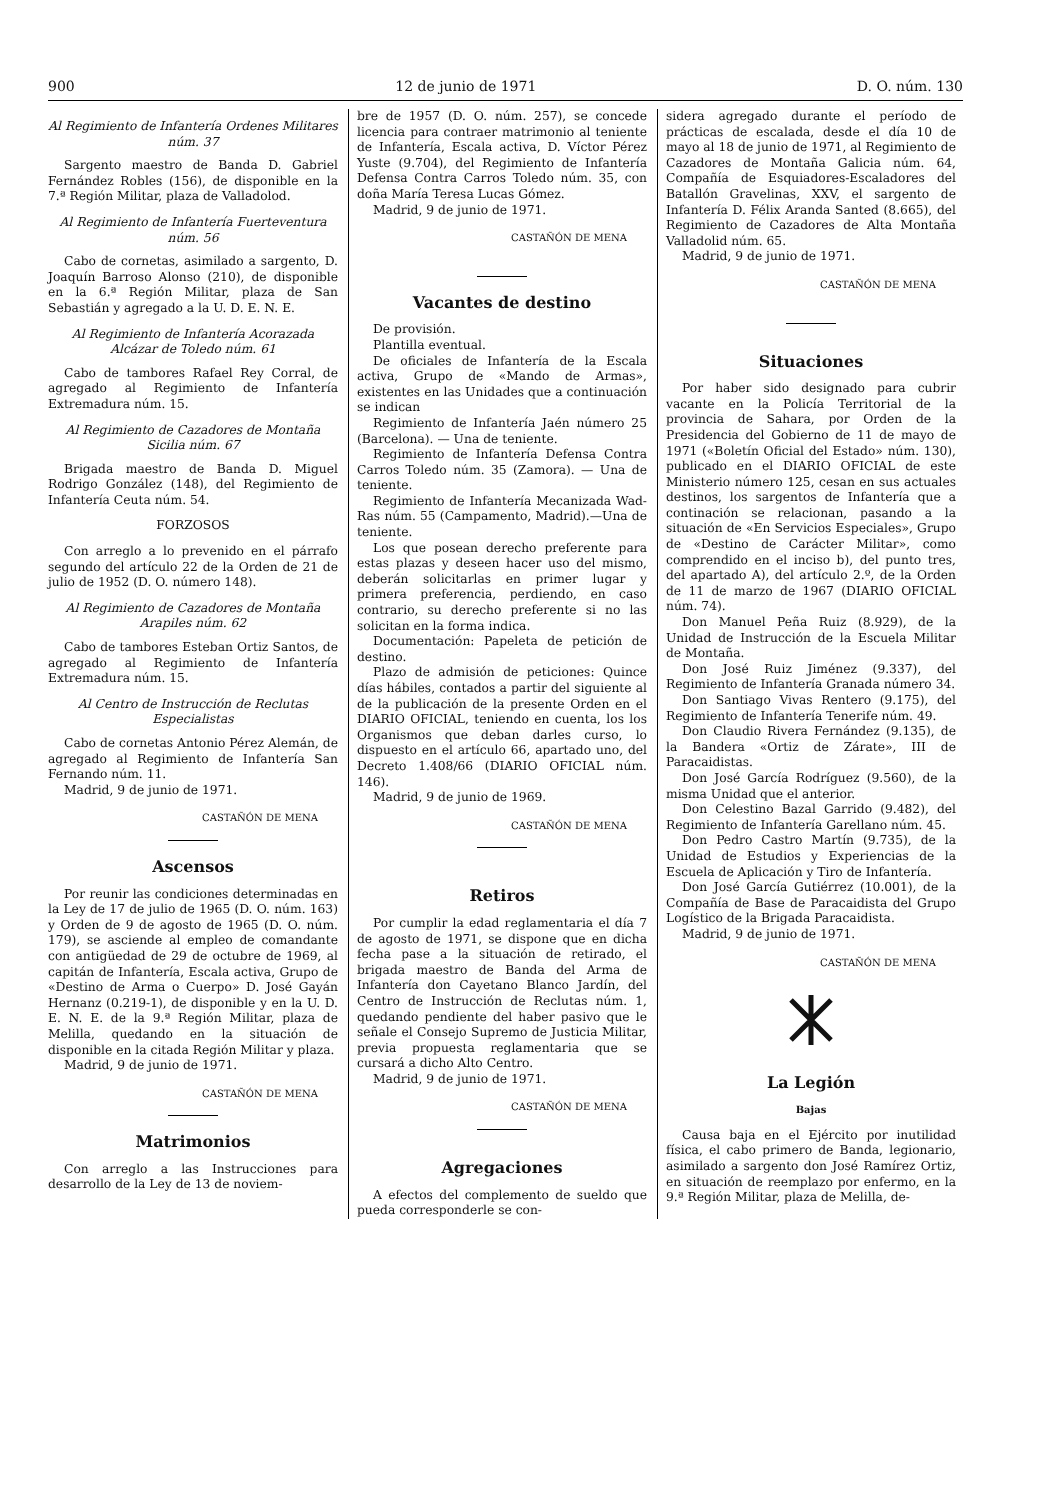900 12 de junio de 1971 D. O. núm. 130
Al Regimiento de Infantería Ordenes Militares núm. 37
Sargento maestro de Banda D. Gabriel Fernández Robles (156), de disponible en la 7.ª Región Militar, plaza de Valladolod.
Al Regimiento de Infantería Fuerteventura núm. 56
Cabo de cornetas, asimilado a sargento, D. Joaquín Barroso Alonso (210), de disponible en la 6.ª Región Militar, plaza de San Sebastián y agregado a la U. D. E. N. E.
Al Regimiento de Infantería Acorazada Alcázar de Toledo núm. 61
Cabo de tambores Rafael Rey Corral, de agregado al Regimiento de Infantería Extremadura núm. 15.
Al Regimiento de Cazadores de Montaña Sicilia núm. 67
Brigada maestro de Banda D. Miguel Rodrigo González (148), del Regimiento de Infantería Ceuta núm. 54.
FORZOSOS
Con arreglo a lo prevenido en el párrafo segundo del artículo 22 de la Orden de 21 de julio de 1952 (D. O. número 148).
Al Regimiento de Cazadores de Montaña Arapiles núm. 62
Cabo de tambores Esteban Ortiz Santos, de agregado al Regimiento de Infantería Extremadura núm. 15.
Al Centro de Instrucción de Reclutas Especialistas
Cabo de cornetas Antonio Pérez Alemán, de agregado al Regimiento de Infantería San Fernando núm. 11.
Madrid, 9 de junio de 1971.
CASTAÑÓN DE MENA
Ascensos
Por reunir las condiciones determinadas en la Ley de 17 de julio de 1965 (D. O. núm. 163) y Orden de 9 de agosto de 1965 (D. O. núm. 179), se asciende al empleo de comandante con antigüedad de 29 de octubre de 1969, al capitán de Infantería, Escala activa, Grupo de «Destino de Arma o Cuerpo» D. José Gayán Hernanz (0.219-1), de disponible y en la U. D. E. N. E. de la 9.ª Región Militar, plaza de Melilla, quedando en la situación de disponible en la citada Región Militar y plaza.
Madrid, 9 de junio de 1971.
CASTAÑÓN DE MENA
Matrimonios
Con arreglo a las Instrucciones para desarrollo de la Ley de 13 de noviem-
bre de 1957 (D. O. núm. 257), se concede licencia para contraer matrimonio al teniente de Infantería, Escala activa, D. Víctor Pérez Yuste (9.704), del Regimiento de Infantería Defensa Contra Carros Toledo núm. 35, con doña María Teresa Lucas Gómez.
Madrid, 9 de junio de 1971.
CASTAÑÓN DE MENA
Vacantes de destino
De provisión.
Plantilla eventual.
De oficiales de Infantería de la Escala activa, Grupo de «Mando de Armas», existentes en las Unidades que a continuación se indican
Regimiento de Infantería Jaén número 25 (Barcelona). — Una de teniente.
Regimiento de Infantería Defensa Contra Carros Toledo núm. 35 (Zamora). — Una de teniente.
Regimiento de Infantería Mecanizada Wad-Ras núm. 55 (Campamento, Madrid).—Una de teniente.
Los que posean derecho preferente para estas plazas y deseen hacer uso del mismo, deberán solicitarlas en primer lugar y primera preferencia, perdiendo, en caso contrario, su derecho preferente si no las solicitan en la forma indica.
Documentación: Papeleta de petición de destino.
Plazo de admisión de peticiones: Quince días hábiles, contados a partir del siguiente al de la publicación de la presente Orden en el DIARIO OFICIAL, teniendo en cuenta, los los Organismos que deban darles curso, lo dispuesto en el artículo 66, apartado uno, del Decreto 1.408/66 (DIARIO OFICIAL núm. 146).
Madrid, 9 de junio de 1969.
CASTAÑÓN DE MENA
Retiros
Por cumplir la edad reglamentaria el día 7 de agosto de 1971, se dispone que en dicha fecha pase a la situación de retirado, el brigada maestro de Banda del Arma de Infantería don Cayetano Blanco Jardín, del Centro de Instrucción de Reclutas núm. 1, quedando pendiente del haber pasivo que le señale el Consejo Supremo de Justicia Militar, previa propuesta reglamentaria que se cursará a dicho Alto Centro.
Madrid, 9 de junio de 1971.
CASTAÑÓN DE MENA
Agregaciones
A efectos del complemento de sueldo que pueda corresponderle se con-
sidera agregado durante el período de prácticas de escalada, desde el día 10 de mayo al 18 de junio de 1971, al Regimiento de Cazadores de Montaña Galicia núm. 64, Compañía de Esquiadores-Escaladores del Batallón Gravelinas, XXV, el sargento de Infantería D. Félix Aranda Santed (8.665), del Regimiento de Cazadores de Alta Montaña Valladolid núm. 65.
Madrid, 9 de junio de 1971.
CASTAÑÓN DE MENA
Situaciones
Por haber sido designado para cubrir vacante en la Policía Territorial de la provincia de Sahara, por Orden de la Presidencia del Gobierno de 11 de mayo de 1971 («Boletín Oficial del Estado» núm. 130), publicado en el DIARIO OFICIAL de este Ministerio número 125, cesan en sus actuales destinos, los sargentos de Infantería que a continación se relacionan, pasando a la situación de «En Servicios Especiales», Grupo de «Destino de Carácter Militar», como comprendido en el inciso b), del punto tres, del apartado A), del artículo 2.º, de la Orden de 11 de marzo de 1967 (DIARIO OFICIAL núm. 74).
Don Manuel Peña Ruiz (8.929), de la Unidad de Instrucción de la Escuela Militar de Montaña.
Don José Ruiz Jiménez (9.337), del Regimiento de Infantería Granada número 34.
Don Santiago Vivas Rentero (9.175), del Regimiento de Infantería Tenerife núm. 49.
Don Claudio Rivera Fernández (9.135), de la Bandera «Ortiz de Zárate», III de Paracaidistas.
Don José García Rodríguez (9.560), de la misma Unidad que el anterior.
Don Celestino Bazal Garrido (9.482), del Regimiento de Infantería Garellano núm. 45.
Don Pedro Castro Martín (9.735), de la Unidad de Estudios y Experiencias de la Escuela de Aplicación y Tiro de Infantería.
Don José García Gutiérrez (10.001), de la Compañía de Base de Paracaidista del Grupo Logístico de la Brigada Paracaidista.
Madrid, 9 de junio de 1971.
CASTAÑÓN DE MENA
La Legión
Bajas
Causa baja en el Ejército por inutilidad física, el cabo primero de Banda, legionario, asimilado a sargento don José Ramírez Ortiz, en situación de reemplazo por enfermo, en la 9.ª Región Militar, plaza de Melilla, de-